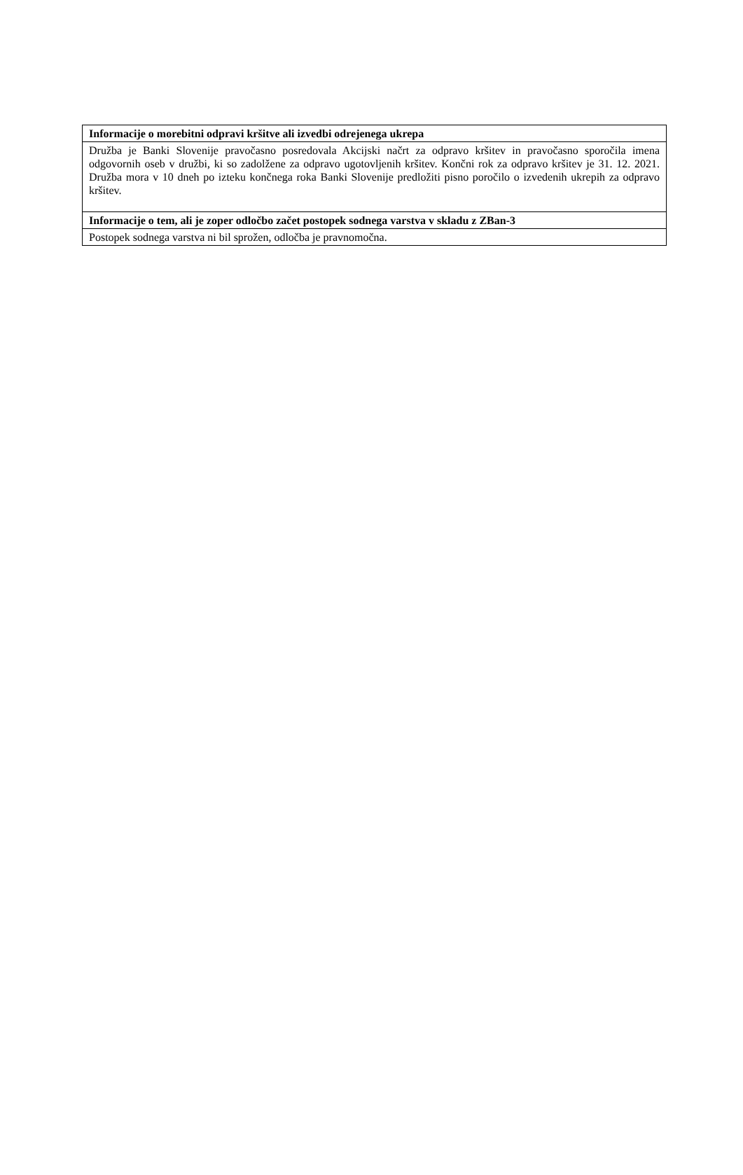| Informacije o morebitni odpravi kršitve ali izvedbi odrejenega ukrepa |
| --- |
| Družba je Banki Slovenije pravočasno posredovala Akcijski načrt za odpravo kršitev in pravočasno sporočila imena odgovornih oseb v družbi, ki so zadolžene za odpravo ugotovljenih kršitev. Končni rok za odpravo kršitev je 31. 12. 2021. Družba mora v 10 dneh po izteku končnega roka Banki Slovenije predložiti pisno poročilo o izvedenih ukrepih za odpravo kršitev. |
| Informacije o tem, ali je zoper odločbo začet postopek sodnega varstva v skladu z ZBan-3 |
| Postopek sodnega varstva ni bil sprožen, odločba je pravnomočna. |